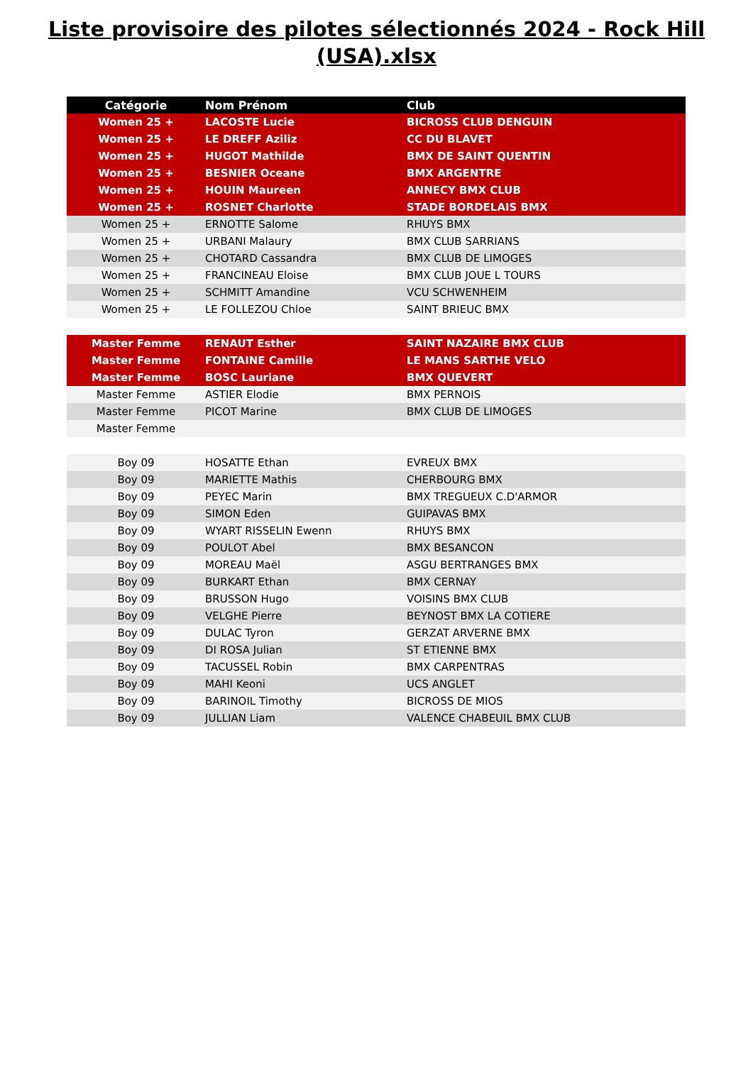Liste provisoire des pilotes sélectionnés 2024 - Rock Hill
(USA).xlsx
| Catégorie | Nom Prénom | Club |
| --- | --- | --- |
| Women 25 + | LACOSTE Lucie | BICROSS CLUB DENGUIN |
| Women 25 + | LE DREFF Aziliz | CC DU BLAVET |
| Women 25 + | HUGOT Mathilde | BMX DE SAINT QUENTIN |
| Women 25 + | BESNIER Oceane | BMX ARGENTRE |
| Women 25 + | HOUIN Maureen | ANNECY BMX CLUB |
| Women 25 + | ROSNET Charlotte | STADE BORDELAIS BMX |
| Women 25 + | ERNOTTE Salome | RHUYS BMX |
| Women 25 + | URBANI Malaury | BMX CLUB SARRIANS |
| Women 25 + | CHOTARD Cassandra | BMX CLUB DE LIMOGES |
| Women 25 + | FRANCINEAU Eloise | BMX CLUB JOUE L TOURS |
| Women 25 + | SCHMITT Amandine | VCU SCHWENHEIM |
| Women 25 + | LE FOLLEZOU Chloe | SAINT BRIEUC BMX |
| Master Femme | RENAUT Esther | SAINT NAZAIRE BMX CLUB |
| Master Femme | FONTAINE Camille | LE MANS SARTHE VELO |
| Master Femme | BOSC Lauriane | BMX QUEVERT |
| Master Femme | ASTIER Elodie | BMX PERNOIS |
| Master Femme | PICOT Marine | BMX CLUB DE LIMOGES |
| Master Femme | | |
| Boy 09 | HOSATTE Ethan | EVREUX BMX |
| Boy 09 | MARIETTE Mathis | CHERBOURG BMX |
| Boy 09 | PEYEC Marin | BMX TREGUEUX C.D'ARMOR |
| Boy 09 | SIMON Eden | GUIPAVAS BMX |
| Boy 09 | WYART RISSELIN Ewenn | RHUYS BMX |
| Boy 09 | POULOT Abel | BMX BESANCON |
| Boy 09 | MOREAU Maël | ASGU BERTRANGES BMX |
| Boy 09 | BURKART Ethan | BMX CERNAY |
| Boy 09 | BRUSSON Hugo | VOISINS BMX CLUB |
| Boy 09 | VELGHE Pierre | BEYNOST BMX LA COTIERE |
| Boy 09 | DULAC Tyron | GERZAT ARVERNE BMX |
| Boy 09 | DI ROSA Julian | ST ETIENNE BMX |
| Boy 09 | TACUSSEL Robin | BMX CARPENTRAS |
| Boy 09 | MAHI Keoni | UCS ANGLET |
| Boy 09 | BARINOIL Timothy | BICROSS DE MIOS |
| Boy 09 | JULLIAN Liam | VALENCE CHABEUIL BMX CLUB |